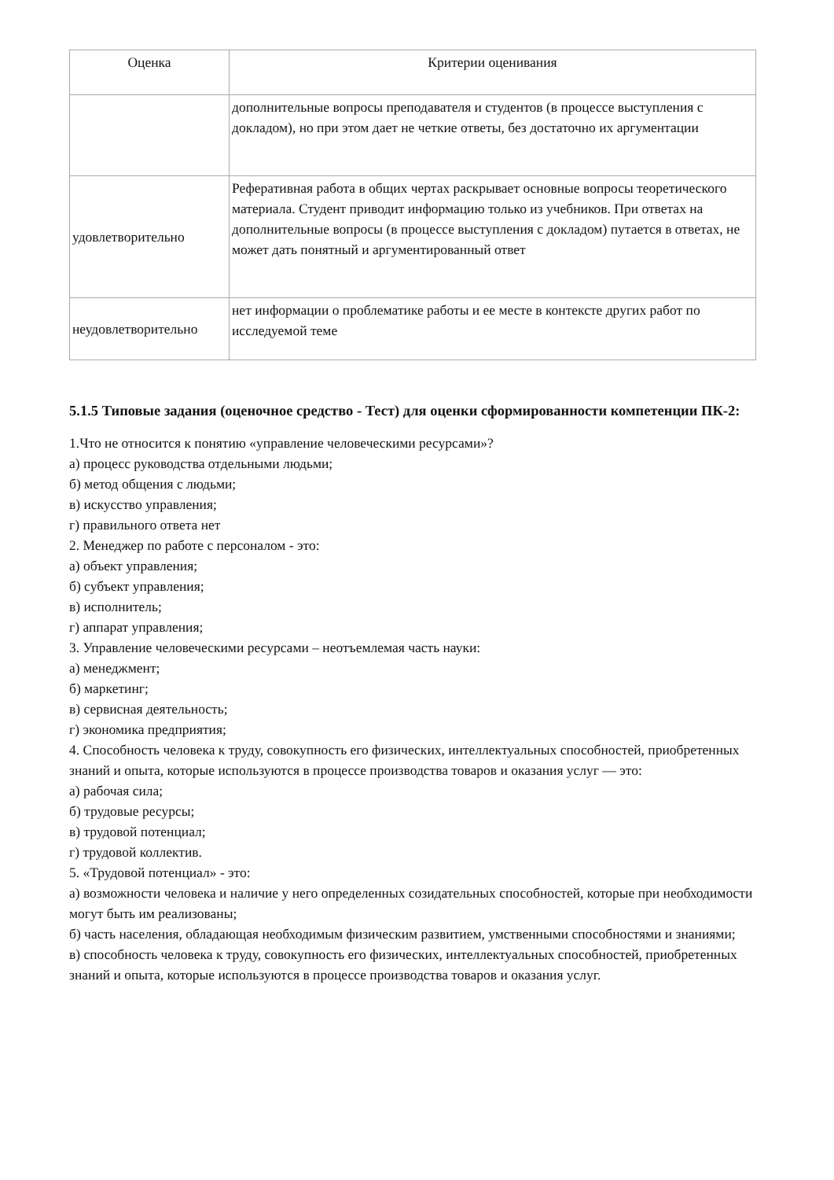| Оценка | Критерии оценивания |
| --- | --- |
| | дополнительные вопросы преподавателя и студентов (в процессе выступления с докладом), но при этом дает не четкие ответы, без достаточно их аргументации |
| удовлетворительно | Реферативная работа в общих чертах раскрывает основные вопросы теоретического материала. Студент приводит информацию только из учебников. При ответах на дополнительные вопросы (в процессе выступления с докладом) путается в ответах, не может дать понятный и аргументированный ответ |
| неудовлетворительно | нет информации о проблематике работы и ее месте в контексте других работ по исследуемой теме |
5.1.5 Типовые задания (оценочное средство - Тест) для оценки сформированности компетенции ПК-2:
1.Что не относится к понятию «управление человеческими ресурсами»?
а) процесс руководства отдельными людьми;
б) метод общения с людьми;
в) искусство управления;
г) правильного ответа нет
2. Менеджер по работе с персоналом - это:
а) объект управления;
б) субъект управления;
в) исполнитель;
г) аппарат управления;
3. Управление человеческими ресурсами – неотъемлемая часть науки:
а) менеджмент;
б) маркетинг;
в) сервисная деятельность;
г) экономика предприятия;
4. Способность человека к труду, совокупность его физических, интеллектуальных способностей, приобретенных знаний и опыта, которые используются в процессе производства товаров и оказания услуг — это:
а) рабочая сила;
б) трудовые ресурсы;
в) трудовой потенциал;
г) трудовой коллектив.
5. «Трудовой потенциал» - это:
а) возможности человека и наличие у него определенных созидательных способностей, которые при необходимости могут быть им реализованы;
б) часть населения, обладающая необходимым физическим развитием, умственными способностями и знаниями;
в) способность человека к труду, совокупность его физических, интеллектуальных способностей, приобретенных знаний и опыта, которые используются в процессе производства товаров и оказания услуг.